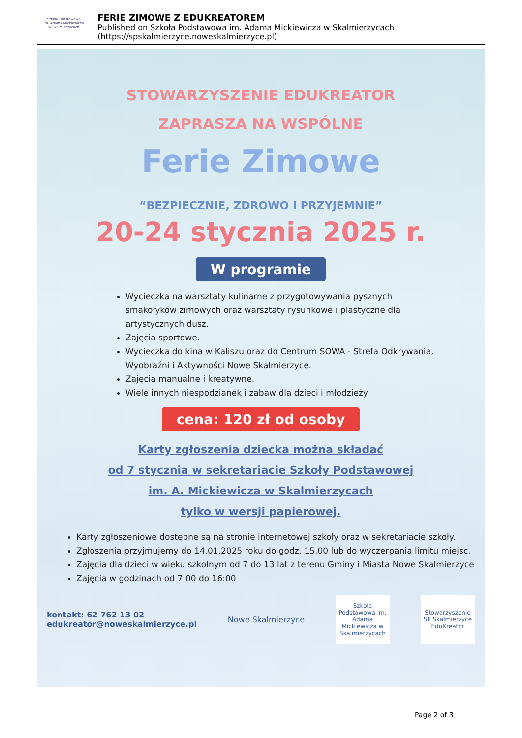Szkoła Podstawowa
im. Adama Mickiewicza
w Skalmierzycach
FERIE ZIMOWE Z EDUKREATOREM
Published on Szkoła Podstawowa im. Adama Mickiewicza w Skalmierzycach (https://spskalmierzyce.noweskalmierzyce.pl)
STOWARZYSZENIE EDUKREATOR
ZAPRASZA NA WSPÓLNE
Ferie Zimowe
“BEZPIECZNIE, ZDROWO I PRZYJEMNIE”
20-24 stycznia 2025 r.
W programie
Wycieczka na warsztaty kulinarne z przygotowywania pysznych smakołyków zimowych oraz warsztaty rysunkowe i plastyczne dla artystycznych dusz.
Zajęcia sportowe.
Wycieczka do kina w Kaliszu oraz do Centrum SOWA - Strefa Odkrywania, Wyobraźni i Aktywności Nowe Skalmierzyce.
Zajęcia manualne i kreatywne.
Wiele innych niespodzianek i zabaw dla dzieci i młodzieży.
cena: 120 zł od osoby
Karty zgłoszenia dziecka można składać
od 7 stycznia w sekretariacie Szkoły Podstawowej
im. A. Mickiewicza w Skalmierzycach
tylko w wersji papierowej.
Karty zgłoszeniowe dostępne są na stronie internetowej szkoły oraz w sekretariacie szkoły.
Zgłoszenia przyjmujemy do 14.01.2025 roku do godz. 15.00 lub do wyczerpania limitu miejsc.
Zajęcia dla dzieci w wieku szkolnym od 7 do 13 lat z terenu Gminy i Miasta Nowe Skalmierzyce
Zajęcia w godzinach od 7:00 do 16:00
kontakt: 62 762 13 02
edukreator@noweskalmierzyce.pl
Nowe Skalmierzyce
Szkoła Podstawowa im. Adama Mickiewicza w Skalmierzycach
Stowarzyszenie SP Skalmierzyce EduKreator
Page 2 of 3